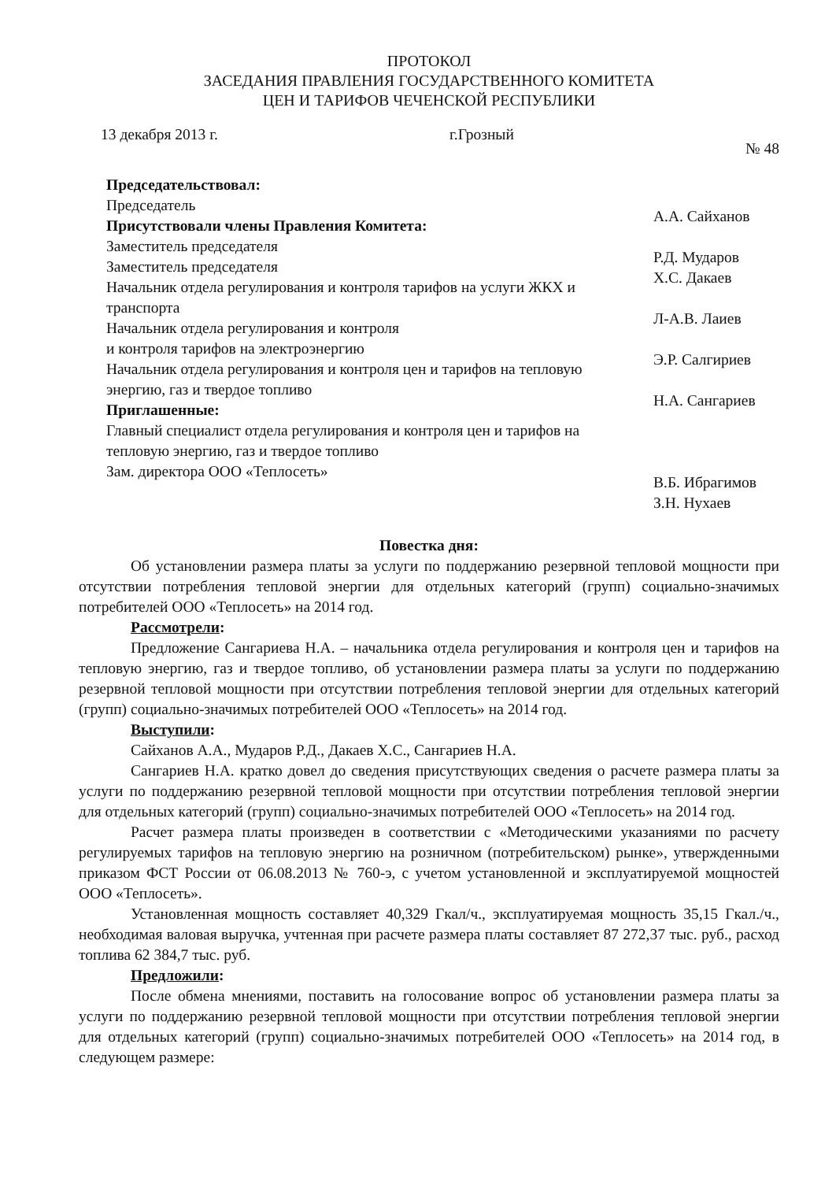ПРОТОКОЛ
ЗАСЕДАНИЯ ПРАВЛЕНИЯ ГОСУДАРСТВЕННОГО КОМИТЕТА
ЦЕН И ТАРИФОВ ЧЕЧЕНСКОЙ РЕСПУБЛИКИ
13 декабря 2013 г. г.Грозный № 48
Председательствовал:
Председатель
Присутствовали члены Правления Комитета:
Заместитель председателя
Заместитель председателя
Начальник отдела регулирования и контроля тарифов на услуги ЖКХ и транспорта
Начальник отдела регулирования и контроля
и контроля тарифов на электроэнергию
Начальник отдела регулирования и контроля цен и тарифов на тепловую энергию, газ и твердое топливо
Приглашенные:
Главный специалист отдела регулирования и контроля цен и тарифов на тепловую энергию, газ и твердое топливо
Зам. директора ООО «Теплосеть»
А.А. Сайханов
Р.Д. Мударов
Х.С. Дакаев
Л-А.В. Лаиев
Э.Р. Салгириев
Н.А. Сангариев
В.Б. Ибрагимов
З.Н. Нухаев
Повестка дня:
Об установлении размера платы за услуги по поддержанию резервной тепловой мощности при отсутствии потребления тепловой энергии для отдельных категорий (групп) социально-значимых потребителей ООО «Теплосеть» на 2014 год.
Рассмотрели:
Предложение Сангариева Н.А. – начальника отдела регулирования и контроля цен и тарифов на тепловую энергию, газ и твердое топливо, об установлении размера платы за услуги по поддержанию резервной тепловой мощности при отсутствии потребления тепловой энергии для отдельных категорий (групп) социально-значимых потребителей ООО «Теплосеть» на 2014 год.
Выступили:
Сайханов А.А., Мударов Р.Д., Дакаев Х.С., Сангариев Н.А.
Сангариев Н.А. кратко довел до сведения присутствующих сведения о расчете размера платы за услуги по поддержанию резервной тепловой мощности при отсутствии потребления тепловой энергии для отдельных категорий (групп) социально-значимых потребителей ООО «Теплосеть» на 2014 год.
Расчет размера платы произведен в соответствии с «Методическими указаниями по расчету регулируемых тарифов на тепловую энергию на розничном (потребительском) рынке», утвержденными приказом ФСТ России от 06.08.2013 № 760-э, с учетом установленной и эксплуатируемой мощностей ООО «Теплосеть».
Установленная мощность составляет 40,329 Гкал/ч., эксплуатируемая мощность 35,15 Гкал./ч., необходимая валовая выручка, учтенная при расчете размера платы составляет 87 272,37 тыс. руб., расход топлива 62 384,7 тыс. руб.
Предложили:
После обмена мнениями, поставить на голосование вопрос об установлении размера платы за услуги по поддержанию резервной тепловой мощности при отсутствии потребления тепловой энергии для отдельных категорий (групп) социально-значимых потребителей ООО «Теплосеть» на 2014 год, в следующем размере: